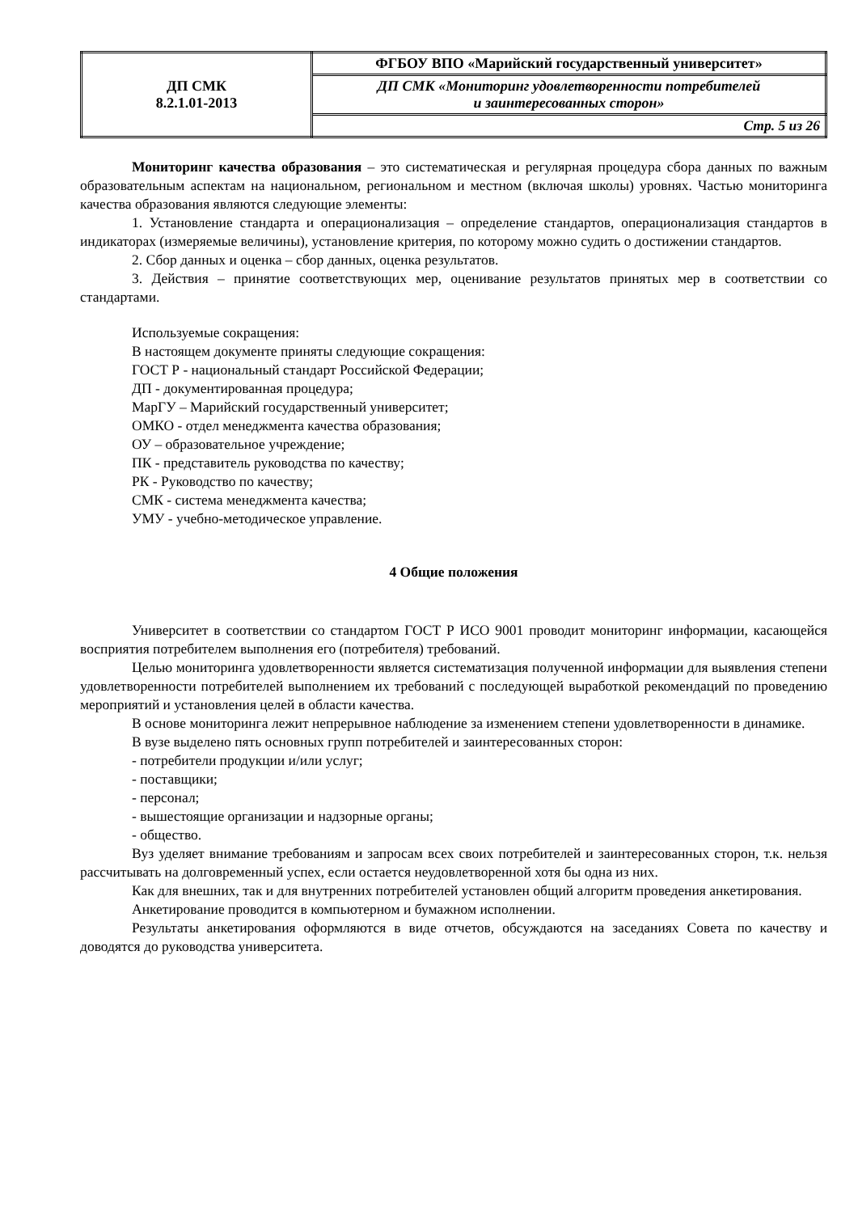| ДП СМК 8.2.1.01-2013 | ФГБОУ ВПО «Марийский государственный университет» |
| | ДП СМК «Мониторинг удовлетворенности потребителей и заинтересованных сторон» |
| | Стр. 5 из 26 |
Мониторинг качества образования – это систематическая и регулярная процедура сбора данных по важным образовательным аспектам на национальном, региональном и местном (включая школы) уровнях. Частью мониторинга качества образования являются следующие элементы:
1. Установление стандарта и операционализация – определение стандартов, операционализация стандартов в индикаторах (измеряемые величины), установление критерия, по которому можно судить о достижении стандартов.
2. Сбор данных и оценка – сбор данных, оценка результатов.
3. Действия – принятие соответствующих мер, оценивание результатов принятых мер в соответствии со стандартами.
Используемые сокращения:
В настоящем документе приняты следующие сокращения:
ГОСТ Р - национальный стандарт Российской Федерации;
ДП - документированная процедура;
МарГУ – Марийский государственный университет;
ОМКО - отдел менеджмента качества образования;
ОУ – образовательное учреждение;
ПК - представитель руководства по качеству;
РК - Руководство по качеству;
СМК - система менеджмента качества;
УМУ - учебно-методическое управление.
4 Общие положения
Университет в соответствии со стандартом ГОСТ Р ИСО 9001 проводит мониторинг информации, касающейся восприятия потребителем выполнения его (потребителя) требований.
Целью мониторинга удовлетворенности является систематизация полученной информации для выявления степени удовлетворенности потребителей выполнением их требований с последующей выработкой рекомендаций по проведению мероприятий и установления целей в области качества.
В основе мониторинга лежит непрерывное наблюдение за изменением степени удовлетворенности в динамике.
В вузе выделено пять основных групп потребителей и заинтересованных сторон:
- потребители продукции и/или услуг;
- поставщики;
- персонал;
- вышестоящие организации и надзорные органы;
- общество.
Вуз уделяет внимание требованиям и запросам всех своих потребителей и заинтересованных сторон, т.к. нельзя рассчитывать на долговременный успех, если остается неудовлетворенной хотя бы одна из них.
Как для внешних, так и для внутренних потребителей установлен общий алгоритм проведения анкетирования.
Анкетирование проводится в компьютерном и бумажном исполнении.
Результаты анкетирования оформляются в виде отчетов, обсуждаются на заседаниях Совета по качеству и доводятся до руководства университета.